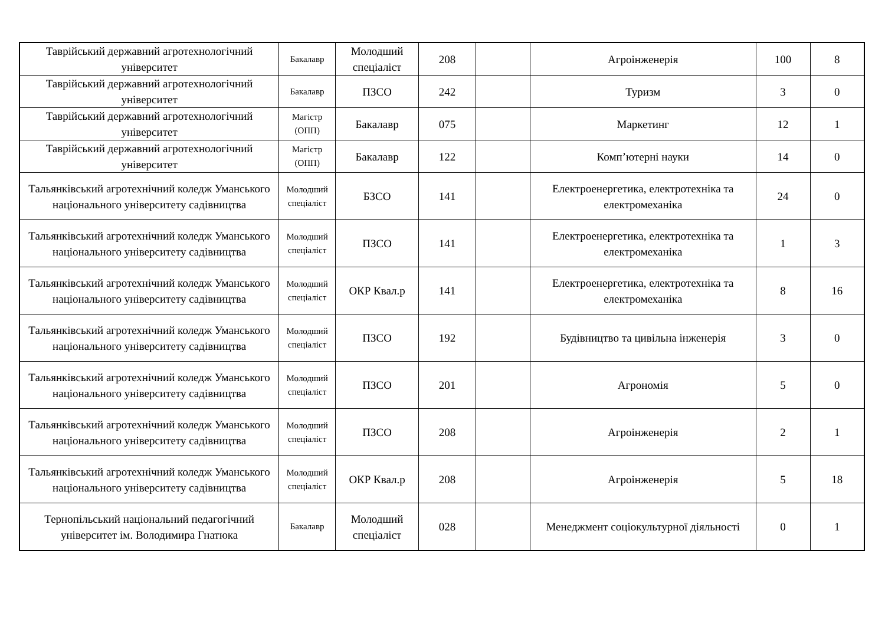| Таврійський державний агротехнологічний університет | Бакалавр | Молодший спеціаліст | 208 | | Агроінженерія | 100 | 8 |
| Таврійський державний агротехнологічний університет | Бакалавр | ПЗСО | 242 | | Туризм | 3 | 0 |
| Таврійський державний агротехнологічний університет | Магістр (ОПП) | Бакалавр | 075 | | Маркетинг | 12 | 1 |
| Таврійський державний агротехнологічний університет | Магістр (ОПП) | Бакалавр | 122 | | Комп’ютерні науки | 14 | 0 |
| Тальянківський агротехнічний коледж Уманського національного університету садівництва | Молодший спеціаліст | БЗСО | 141 | | Електроенергетика, електротехніка та електромеханіка | 24 | 0 |
| Тальянківський агротехнічний коледж Уманського національного університету садівництва | Молодший спеціаліст | ПЗСО | 141 | | Електроенергетика, електротехніка та електромеханіка | 1 | 3 |
| Тальянківський агротехнічний коледж Уманського національного університету садівництва | Молодший спеціаліст | ОКР Квал.р | 141 | | Електроенергетика, електротехніка та електромеханіка | 8 | 16 |
| Тальянківський агротехнічний коледж Уманського національного університету садівництва | Молодший спеціаліст | ПЗСО | 192 | | Будівництво та цивільна інженерія | 3 | 0 |
| Тальянківський агротехнічний коледж Уманського національного університету садівництва | Молодший спеціаліст | ПЗСО | 201 | | Агрономія | 5 | 0 |
| Тальянківський агротехнічний коледж Уманського національного університету садівництва | Молодший спеціаліст | ПЗСО | 208 | | Агроінженерія | 2 | 1 |
| Тальянківський агротехнічний коледж Уманського національного університету садівництва | Молодший спеціаліст | ОКР Квал.р | 208 | | Агроінженерія | 5 | 18 |
| Тернопільський національний педагогічний університет ім. Володимира Гнатюка | Бакалавр | Молодший спеціаліст | 028 | | Менеджмент соціокультурної діяльності | 0 | 1 |